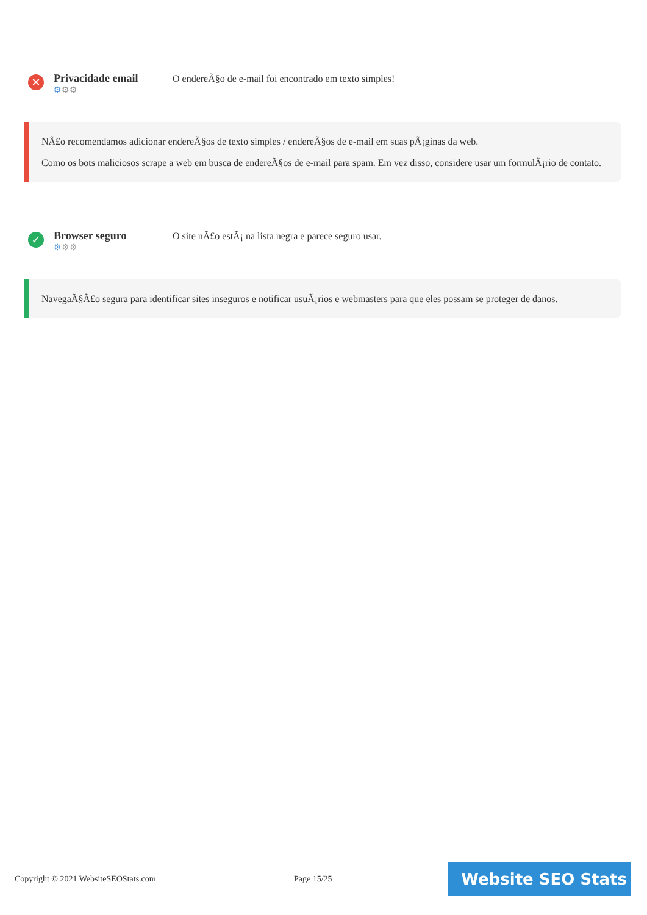✕
Privacidade email
⚙⚙⚙
O endereÃ§o de e-mail foi encontrado em texto simples!
NÃ£o recomendamos adicionar endereÃ§os de texto simples / endereÃ§os de e-mail em suas pÃ¡ginas da web.
Como os bots maliciosos scrape a web em busca de endereÃ§os de e-mail para spam. Em vez disso, considere usar um formulÃ¡rio de contato.
✓
Browser seguro
⚙⚙⚙
O site nÃ£o estÃ¡ na lista negra e parece seguro usar.
NavegaÃ§Ã£o segura para identificar sites inseguros e notificar usuÃ¡rios e webmasters para que eles possam se proteger de danos.
Copyright © 2021 WebsiteSEOStats.com Page 15/25
Website SEO Stats